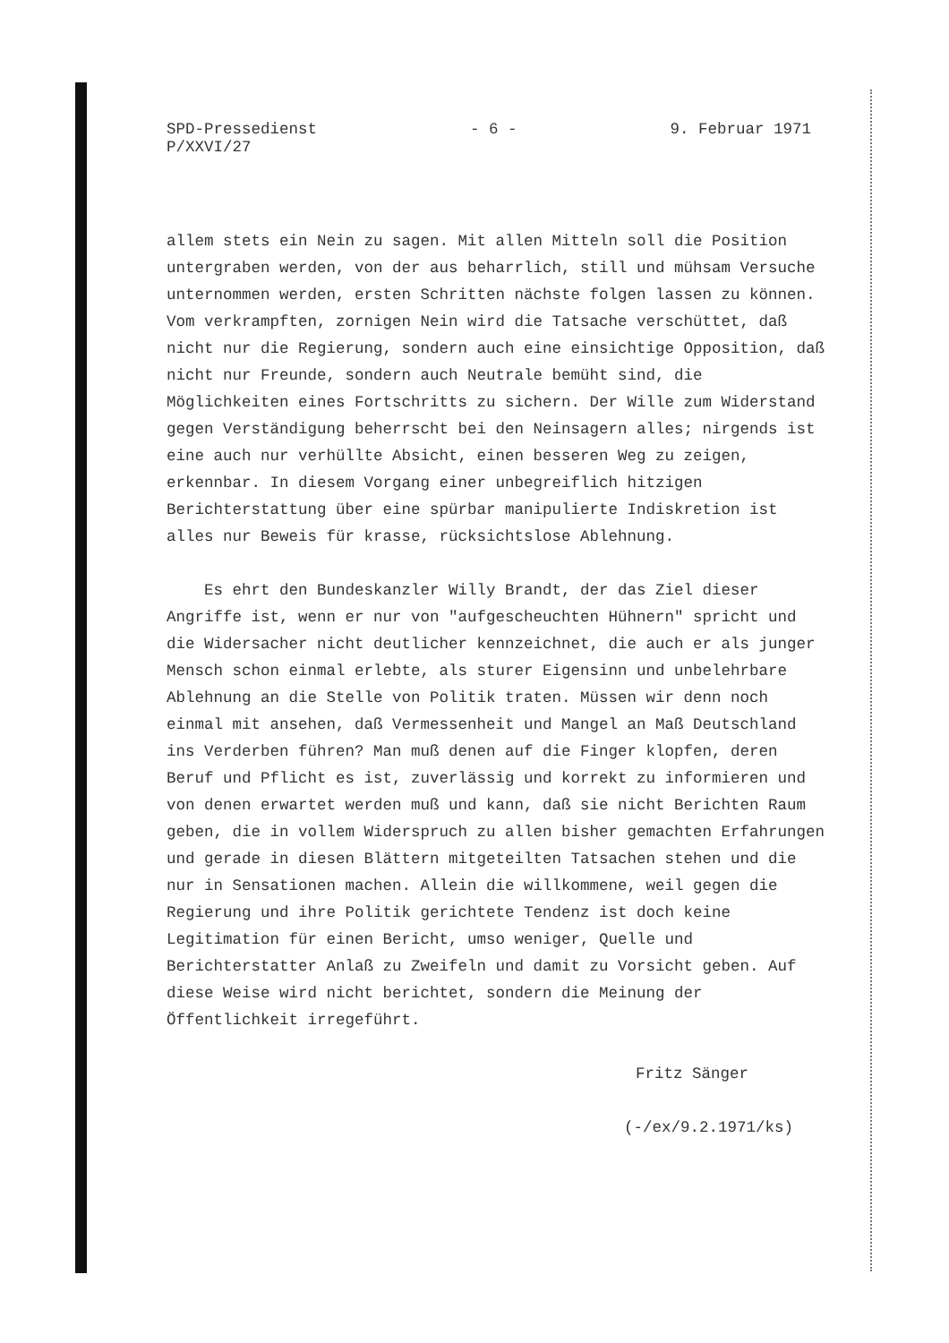SPD-Pressedienst
P/XXVI/27
- 6 - 9. Februar 1971
allem stets ein Nein zu sagen. Mit allen Mitteln soll die Position untergraben werden, von der aus beharrlich, still und mühsam Versuche unternommen werden, ersten Schritten nächste folgen lassen zu können. Vom verkrampften, zornigen Nein wird die Tatsache verschüttet, daß nicht nur die Regierung, sondern auch eine einsichtige Opposition, daß nicht nur Freunde, sondern auch Neutrale bemüht sind, die Möglichkeiten eines Fortschritts zu sichern. Der Wille zum Widerstand gegen Verständigung beherrscht bei den Neinsagern alles; nirgends ist eine auch nur verhüllte Absicht, einen besseren Weg zu zeigen, erkennbar. In diesem Vorgang einer unbegreiflich hitzigen Berichterstattung über eine spürbar manipulierte Indiskretion ist alles nur Beweis für krasse, rücksichtslose Ablehnung.
Es ehrt den Bundeskanzler Willy Brandt, der das Ziel dieser Angriffe ist, wenn er nur von "aufgescheuchten Hühnern" spricht und die Widersacher nicht deutlicher kennzeichnet, die auch er als junger Mensch schon einmal erlebte, als sturer Eigensinn und unbelehrbare Ablehnung an die Stelle von Politik traten. Müssen wir denn noch einmal mit ansehen, daß Vermessenheit und Mangel an Maß Deutschland ins Verderben führen? Man muß denen auf die Finger klopfen, deren Beruf und Pflicht es ist, zuverlässig und korrekt zu informieren und von denen erwartet werden muß und kann, daß sie nicht Berichten Raum geben, die in vollem Widerspruch zu allen bisher gemachten Erfahrungen und gerade in diesen Blättern mitgeteilten Tatsachen stehen und die nur in Sensationen machen. Allein die willkommene, weil gegen die Regierung und ihre Politik gerichtete Tendenz ist doch keine Legitimation für einen Bericht, umso weniger, Quelle und Berichterstatter Anlaß zu Zweifeln und damit zu Vorsicht geben. Auf diese Weise wird nicht berichtet, sondern die Meinung der Öffentlichkeit irregeführt.
Fritz Sänger
(-/ex/9.2.1971/ks)